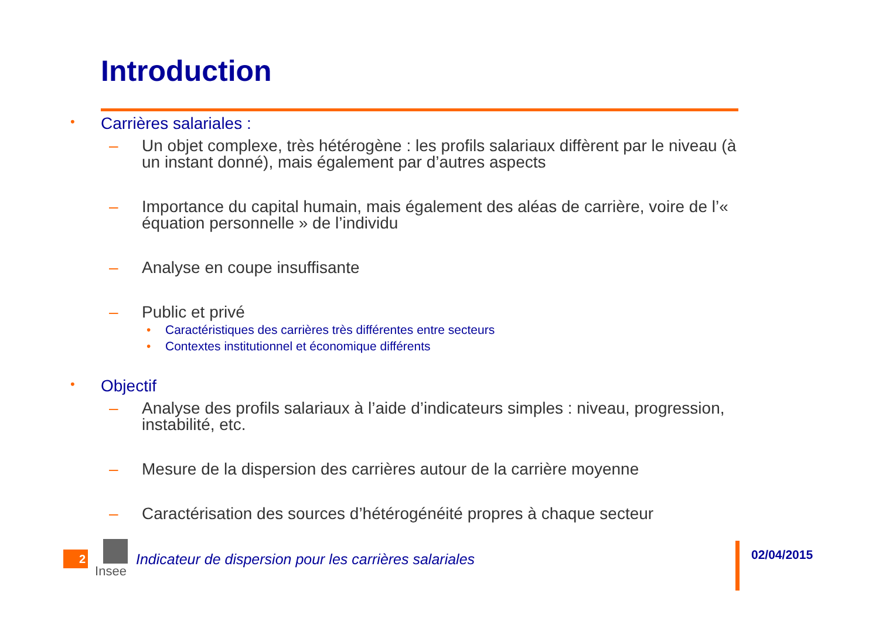Introduction
• Carrières salariales :
– Un objet complexe, très hétérogène : les profils salariaux diffèrent par le niveau (à un instant donné), mais également par d’autres aspects
– Importance du capital humain, mais également des aléas de carrière, voire de l’« équation personnelle » de l’individu
– Analyse en coupe insuffisante
– Public et privé
• Caractéristiques des carrières très différentes entre secteurs
• Contextes institutionnel et économique différents
• Objectif
– Analyse des profils salariaux à l’aide d’indicateurs simples : niveau, progression, instabilité, etc.
– Mesure de la dispersion des carrières autour de la carrière moyenne
– Caractérisation des sources d’hétérogénéité propres à chaque secteur
2
Insee
Indicateur de dispersion pour les carrières salariales
02/04/2015